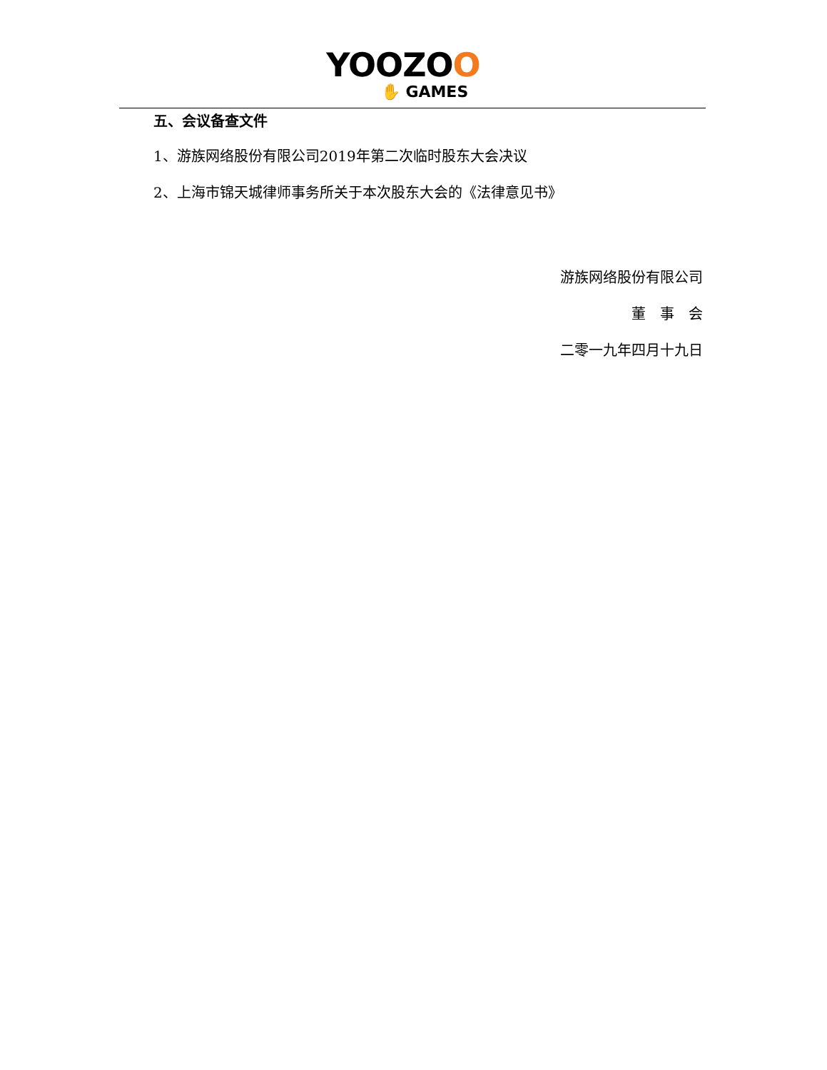YOOZOO
✋ GAMES
五、会议备查文件
1、游族网络股份有限公司2019年第二次临时股东大会决议
2、上海市锦天城律师事务所关于本次股东大会的《法律意见书》
游族网络股份有限公司
董　事　会
二零一九年四月十九日